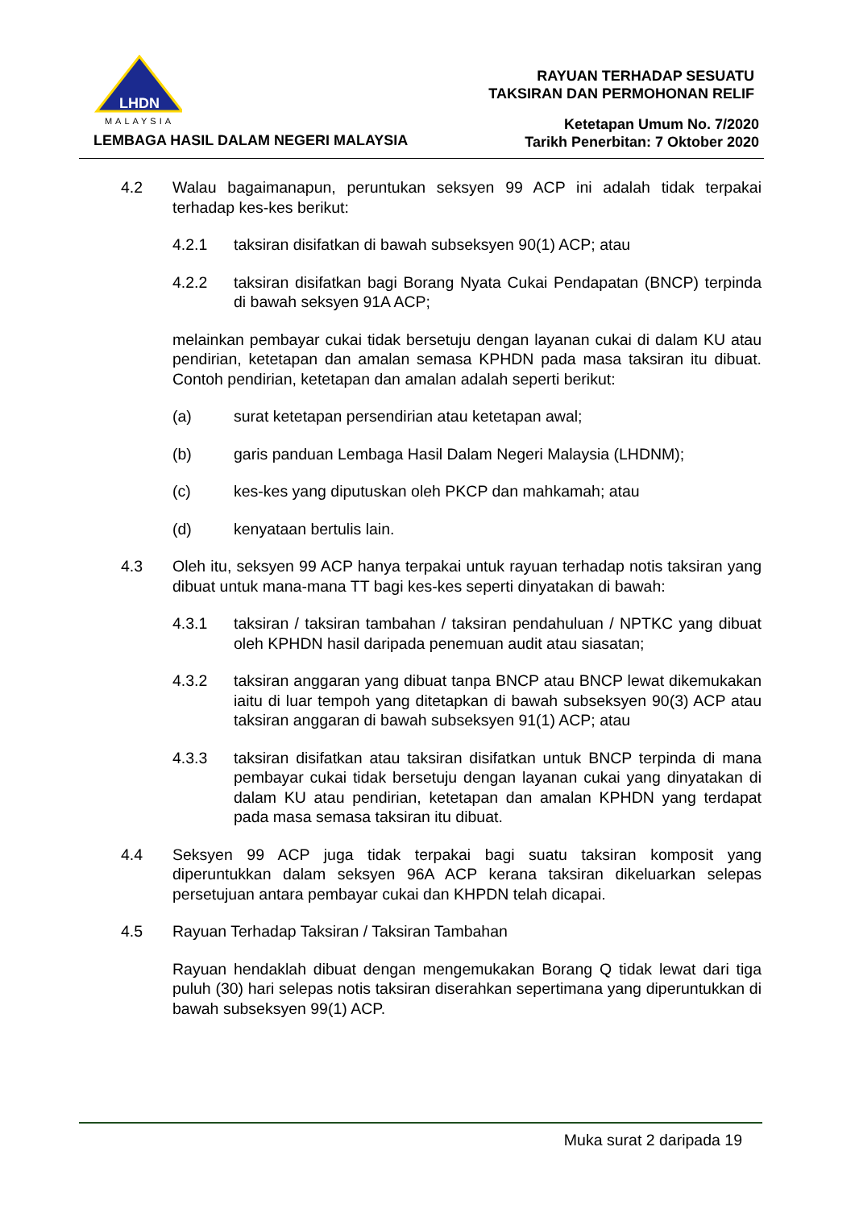LHDN
MALAYSIA
LEMBAGA HASIL DALAM NEGERI MALAYSIA
RAYUAN TERHADAP SESUATU
TAKSIRAN DAN PERMOHONAN RELIF
Ketetapan Umum No. 7/2020
Tarikh Penerbitan: 7 Oktober 2020
4.2 Walau bagaimanapun, peruntukan seksyen 99 ACP ini adalah tidak terpakai terhadap kes-kes berikut:
4.2.1 taksiran disifatkan di bawah subseksyen 90(1) ACP; atau
4.2.2 taksiran disifatkan bagi Borang Nyata Cukai Pendapatan (BNCP) terpinda di bawah seksyen 91A ACP;
melainkan pembayar cukai tidak bersetuju dengan layanan cukai di dalam KU atau pendirian, ketetapan dan amalan semasa KPHDN pada masa taksiran itu dibuat. Contoh pendirian, ketetapan dan amalan adalah seperti berikut:
(a) surat ketetapan persendirian atau ketetapan awal;
(b) garis panduan Lembaga Hasil Dalam Negeri Malaysia (LHDNM);
(c) kes-kes yang diputuskan oleh PKCP dan mahkamah; atau
(d) kenyataan bertulis lain.
4.3 Oleh itu, seksyen 99 ACP hanya terpakai untuk rayuan terhadap notis taksiran yang dibuat untuk mana-mana TT bagi kes-kes seperti dinyatakan di bawah:
4.3.1 taksiran / taksiran tambahan / taksiran pendahuluan / NPTKC yang dibuat oleh KPHDN hasil daripada penemuan audit atau siasatan;
4.3.2 taksiran anggaran yang dibuat tanpa BNCP atau BNCP lewat dikemukakan iaitu di luar tempoh yang ditetapkan di bawah subseksyen 90(3) ACP atau taksiran anggaran di bawah subseksyen 91(1) ACP; atau
4.3.3 taksiran disifatkan atau taksiran disifatkan untuk BNCP terpinda di mana pembayar cukai tidak bersetuju dengan layanan cukai yang dinyatakan di dalam KU atau pendirian, ketetapan dan amalan KPHDN yang terdapat pada masa semasa taksiran itu dibuat.
4.4 Seksyen 99 ACP juga tidak terpakai bagi suatu taksiran komposit yang diperuntukkan dalam seksyen 96A ACP kerana taksiran dikeluarkan selepas persetujuan antara pembayar cukai dan KHPDN telah dicapai.
4.5 Rayuan Terhadap Taksiran / Taksiran Tambahan
Rayuan hendaklah dibuat dengan mengemukakan Borang Q tidak lewat dari tiga puluh (30) hari selepas notis taksiran diserahkan sepertimana yang diperuntukkan di bawah subseksyen 99(1) ACP.
Muka surat 2 daripada 19